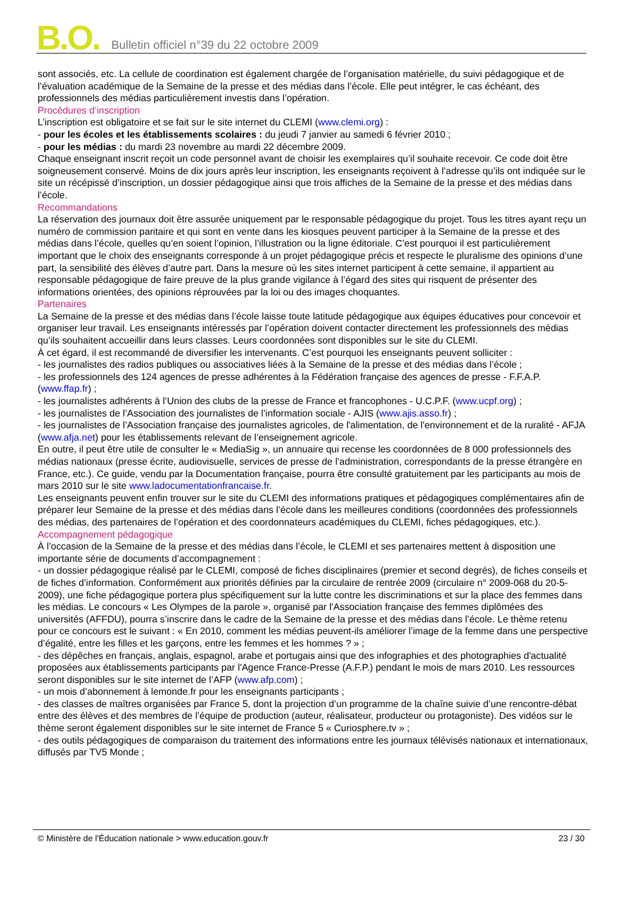B.O. Bulletin officiel n°39 du 22 octobre 2009
sont associés, etc. La cellule de coordination est également chargée de l’organisation matérielle, du suivi pédagogique et de l’évaluation académique de la Semaine de la presse et des médias dans l’école. Elle peut intégrer, le cas échéant, des professionnels des médias particulièrement investis dans l’opération.
Procédures d’inscription
L’inscription est obligatoire et se fait sur le site internet du CLEMI (www.clemi.org) :
- pour les écoles et les établissements scolaires : du jeudi 7 janvier au samedi 6 février 2010 ;
- pour les médias : du mardi 23 novembre au mardi 22 décembre 2009.
Chaque enseignant inscrit reçoit un code personnel avant de choisir les exemplaires qu’il souhaite recevoir. Ce code doit être soigneusement conservé. Moins de dix jours après leur inscription, les enseignants reçoivent à l’adresse qu’ils ont indiquée sur le site un récépissé d’inscription, un dossier pédagogique ainsi que trois affiches de la Semaine de la presse et des médias dans l’école.
Recommandations
La réservation des journaux doit être assurée uniquement par le responsable pédagogique du projet. Tous les titres ayant reçu un numéro de commission paritaire et qui sont en vente dans les kiosques peuvent participer à la Semaine de la presse et des médias dans l’école, quelles qu’en soient l’opinion, l’illustration ou la ligne éditoriale. C’est pourquoi il est particulièrement important que le choix des enseignants corresponde à un projet pédagogique précis et respecte le pluralisme des opinions d’une part, la sensibilité des élèves d’autre part. Dans la mesure où les sites internet participent à cette semaine, il appartient au responsable pédagogique de faire preuve de la plus grande vigilance à l’égard des sites qui risquent de présenter des informations orientées, des opinions réprouvées par la loi ou des images choquantes.
Partenaires
La Semaine de la presse et des médias dans l’école laisse toute latitude pédagogique aux équipes éducatives pour concevoir et organiser leur travail. Les enseignants intéressés par l’opération doivent contacter directement les professionnels des médias qu’ils souhaitent accueillir dans leurs classes. Leurs coordonnées sont disponibles sur le site du CLEMI.
À cet égard, il est recommandé de diversifier les intervenants. C’est pourquoi les enseignants peuvent solliciter :
- les journalistes des radios publiques ou associatives liées à la Semaine de la presse et des médias dans l’école ;
- les professionnels des 124 agences de presse adhérentes à la Fédération française des agences de presse - F.F.A.P. (www.ffap.fr) ;
- les journalistes adhérents à l’Union des clubs de la presse de France et francophones - U.C.P.F. (www.ucpf.org) ;
- les journalistes de l’Association des journalistes de l’information sociale - AJIS (www.ajis.asso.fr) ;
- les journalistes de l’Association française des journalistes agricoles, de l'alimentation, de l'environnement et de la ruralité - AFJA (www.afja.net) pour les établissements relevant de l’enseignement agricole.
En outre, il peut être utile de consulter le « MediaSig », un annuaire qui recense les coordonnées de 8 000 professionnels des médias nationaux (presse écrite, audiovisuelle, services de presse de l’administration, correspondants de la presse étrangère en France, etc.). Ce guide, vendu par la Documentation française, pourra être consulté gratuitement par les participants au mois de mars 2010 sur le site www.ladocumentationfrancaise.fr.
Les enseignants peuvent enfin trouver sur le site du CLEMI des informations pratiques et pédagogiques complémentaires afin de préparer leur Semaine de la presse et des médias dans l’école dans les meilleures conditions (coordonnées des professionnels des médias, des partenaires de l’opération et des coordonnateurs académiques du CLEMI, fiches pédagogiques, etc.).
Accompagnement pédagogique
À l’occasion de la Semaine de la presse et des médias dans l’école, le CLEMI et ses partenaires mettent à disposition une importante série de documents d’accompagnement :
- un dossier pédagogique réalisé par le CLEMI, composé de fiches disciplinaires (premier et second degrés), de fiches conseils et de fiches d’information. Conformément aux priorités définies par la circulaire de rentrée 2009 (circulaire n° 2009-068 du 20-5-2009), une fiche pédagogique portera plus spécifiquement sur la lutte contre les discriminations et sur la place des femmes dans les médias. Le concours « Les Olympes de la parole », organisé par l'Association française des femmes diplômées des universités (AFFDU), pourra s’inscrire dans le cadre de la Semaine de la presse et des médias dans l’école. Le thème retenu pour ce concours est le suivant : « En 2010, comment les médias peuvent-ils améliorer l’image de la femme dans une perspective d’égalité, entre les filles et les garçons, entre les femmes et les hommes ? » ;
- des dépêches en français, anglais, espagnol, arabe et portugais ainsi que des infographies et des photographies d'actualité proposées aux établissements participants par l'Agence France-Presse (A.F.P.) pendant le mois de mars 2010. Les ressources seront disponibles sur le site internet de l’AFP (www.afp.com) ;
- un mois d’abonnement à lemonde.fr pour les enseignants participants ;
- des classes de maîtres organisées par France 5, dont la projection d’un programme de la chaîne suivie d’une rencontre-débat entre des élèves et des membres de l’équipe de production (auteur, réalisateur, producteur ou protagoniste). Des vidéos sur le thème seront également disponibles sur le site internet de France 5 « Curiosphere.tv » ;
- des outils pédagogiques de comparaison du traitement des informations entre les journaux télévisés nationaux et internationaux, diffusés par TV5 Monde ;
© Ministère de l'Éducation nationale > www.education.gouv.fr 23 / 30